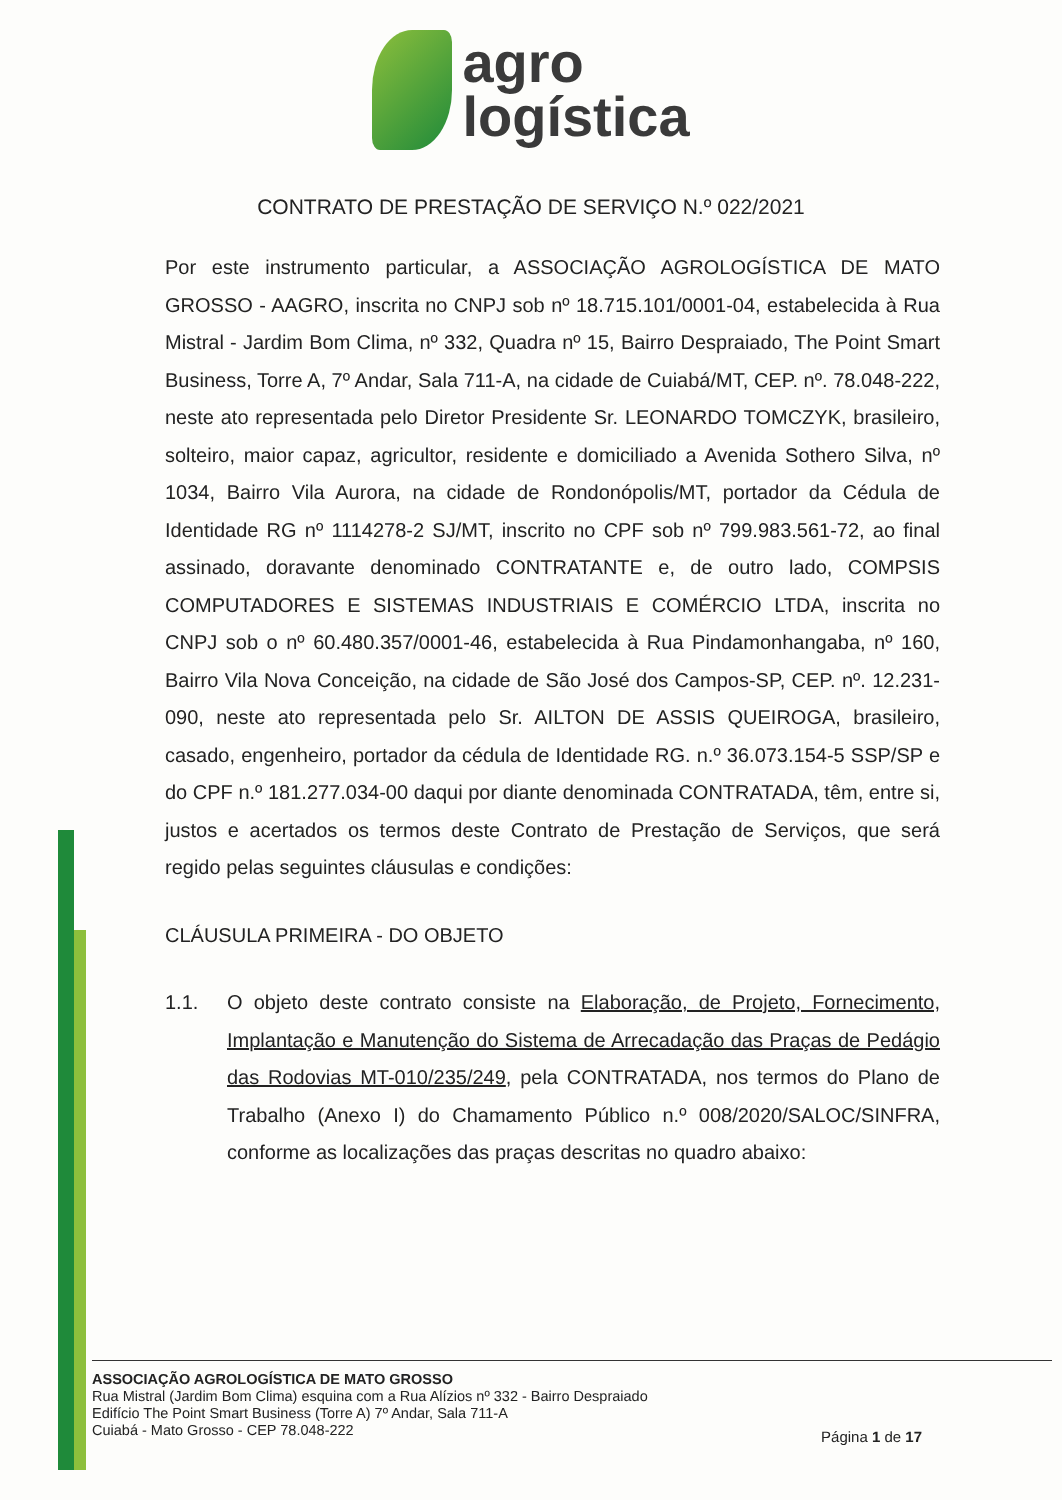agro
logística
CONTRATO DE PRESTAÇÃO DE SERVIÇO N.º 022/2021
Por este instrumento particular, a ASSOCIAÇÃO AGROLOGÍSTICA DE MATO GROSSO - AAGRO, inscrita no CNPJ sob nº 18.715.101/0001-04, estabelecida à Rua Mistral - Jardim Bom Clima, nº 332, Quadra nº 15, Bairro Despraiado, The Point Smart Business, Torre A, 7º Andar, Sala 711-A, na cidade de Cuiabá/MT, CEP. nº. 78.048-222, neste ato representada pelo Diretor Presidente Sr. LEONARDO TOMCZYK, brasileiro, solteiro, maior capaz, agricultor, residente e domiciliado a Avenida Sothero Silva, nº 1034, Bairro Vila Aurora, na cidade de Rondonópolis/MT, portador da Cédula de Identidade RG nº 1114278-2 SJ/MT, inscrito no CPF sob nº 799.983.561-72, ao final assinado, doravante denominado CONTRATANTE e, de outro lado, COMPSIS COMPUTADORES E SISTEMAS INDUSTRIAIS E COMÉRCIO LTDA, inscrita no CNPJ sob o nº 60.480.357/0001-46, estabelecida à Rua Pindamonhangaba, nº 160, Bairro Vila Nova Conceição, na cidade de São José dos Campos-SP, CEP. nº. 12.231-090, neste ato representada pelo Sr. AILTON DE ASSIS QUEIROGA, brasileiro, casado, engenheiro, portador da cédula de Identidade RG. n.º 36.073.154-5 SSP/SP e do CPF n.º 181.277.034-00 daqui por diante denominada CONTRATADA, têm, entre si, justos e acertados os termos deste Contrato de Prestação de Serviços, que será regido pelas seguintes cláusulas e condições:
CLÁUSULA PRIMEIRA - DO OBJETO
1.1. O objeto deste contrato consiste na Elaboração, de Projeto, Fornecimento, Implantação e Manutenção do Sistema de Arrecadação das Praças de Pedágio das Rodovias MT-010/235/249, pela CONTRATADA, nos termos do Plano de Trabalho (Anexo I) do Chamamento Público n.º 008/2020/SALOC/SINFRA, conforme as localizações das praças descritas no quadro abaixo:
ASSOCIAÇÃO AGROLOGÍSTICA DE MATO GROSSO
Rua Mistral (Jardim Bom Clima) esquina com a Rua Alízios nº 332 - Bairro Despraiado
Edifício The Point Smart Business (Torre A) 7º Andar, Sala 711-A
Cuiabá - Mato Grosso - CEP 78.048-222
Página 1 de 17